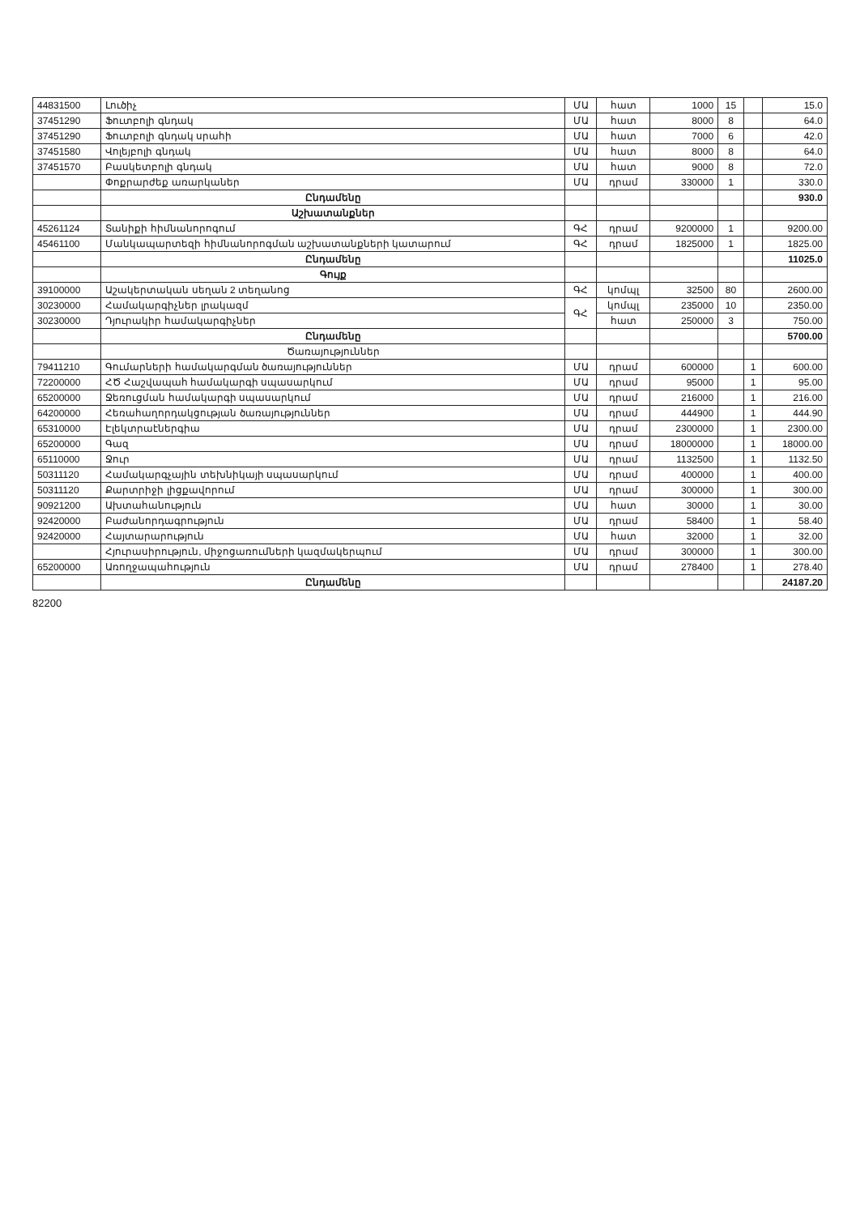| 44831500 | Լուծիչ | ՄԱ | հատ | 1000 | 15 | | 15.0 |
| 37451290 | Ֆուտբոլի գնդակ | ՄԱ | հատ | 8000 | 8 | | 64.0 |
| 37451290 | Ֆուտբոլի գնդակ սրահի | ՄԱ | հատ | 7000 | 6 | | 42.0 |
| 37451580 | Վոլեյբոլի գնդակ | ՄԱ | հատ | 8000 | 8 | | 64.0 |
| 37451570 | Բասկետբոլի գնդակ | ՄԱ | հատ | 9000 | 8 | | 72.0 |
| | Փոքրարժեք առարկաներ | ՄԱ | դրամ | 330000 | 1 | | 330.0 |
| | Ընդամենը | | | | | | 930.0 |
| | Աշխատանքներ | | | | | | |
| 45261124 | Տանիքի հիմնանորոգում | ԳՀ | դրամ | 9200000 | 1 | | 9200.00 |
| 45461100 | Մանկապարտեզի հիմնանորոգման աշխատանքների կատարում | ԳՀ | դրամ | 1825000 | 1 | | 1825.00 |
| | Ընդամենը | | | | | | 11025.0 |
| | Գույք | | | | | | |
| 39100000 | Աշակերտական սեղան 2 տեղանոց | ԳՀ | կոմպլ | 32500 | 80 | | 2600.00 |
| 30230000 | Համակարգիչներ լրակազմ | ԳՀ | կոմպլ | 235000 | 10 | | 2350.00 |
| 30230000 | Դյուրակիր համակարգիչներ | | հատ | 250000 | 3 | | 750.00 |
| | Ընդամենը | | | | | | 5700.00 |
| | Ծառայություններ | | | | | | |
| 79411210 | Գումարների համակարգման ծառայություններ | ՄԱ | դրամ | 600000 | | 1 | 600.00 |
| 72200000 | ՀԾ Հաշվապահ համակարգի սպասարկում | ՄԱ | դրամ | 95000 | | 1 | 95.00 |
| 65200000 | Ջեռուցման համակարգի սպասարկում | ՄԱ | դրամ | 216000 | | 1 | 216.00 |
| 64200000 | Հեռահաղորդակցության ծառայություններ | ՄԱ | դրամ | 444900 | | 1 | 444.90 |
| 65310000 | Էլեկտրաէներգիա | ՄԱ | դրամ | 2300000 | | 1 | 2300.00 |
| 65200000 | Գազ | ՄԱ | դրամ | 18000000 | | 1 | 18000.00 |
| 65110000 | Ջուր | ՄԱ | դրամ | 1132500 | | 1 | 1132.50 |
| 50311120 | Համակարգչային տեխնիկայի սպասարկում | ՄԱ | դրամ | 400000 | | 1 | 400.00 |
| 50311120 | Քարտրիջի լիցքավորում | ՄԱ | դրամ | 300000 | | 1 | 300.00 |
| 90921200 | Ախտահանություն | ՄԱ | հատ | 30000 | | 1 | 30.00 |
| 92420000 | Բաժանորդագրություն | ՄԱ | դրամ | 58400 | | 1 | 58.40 |
| 92420000 | Հայտարարություն | ՄԱ | հատ | 32000 | | 1 | 32.00 |
| | Հյուրասիրություն, միջոցառումների կազմակերպում | ՄԱ | դրամ | 300000 | | 1 | 300.00 |
| 65200000 | Առողջապահություն | ՄԱ | դրամ | 278400 | | 1 | 278.40 |
| | Ընդամենը | | | | | | 24187.20 |
82200